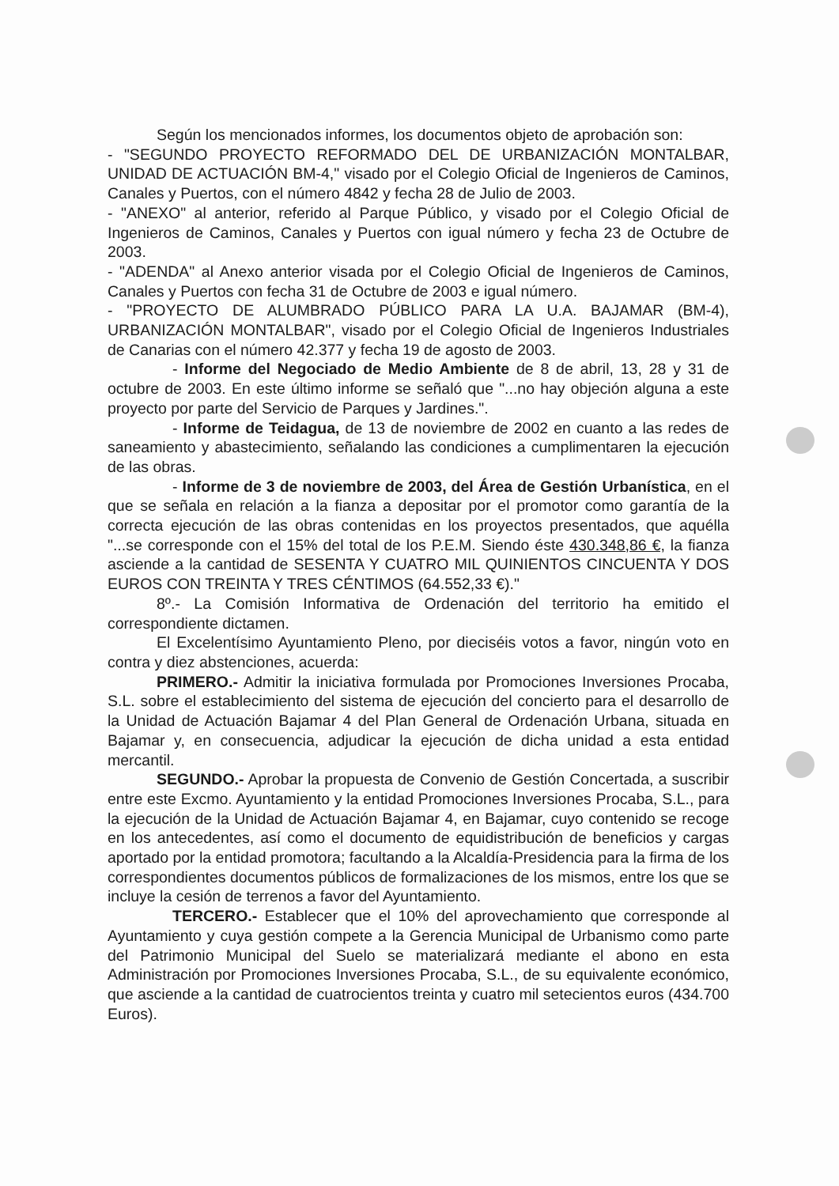Según los mencionados informes, los documentos objeto de aprobación son:
- "SEGUNDO PROYECTO REFORMADO DEL DE URBANIZACIÓN MONTALBAR, UNIDAD DE ACTUACIÓN BM-4," visado por el Colegio Oficial de Ingenieros de Caminos, Canales y Puertos, con el número 4842 y fecha 28 de Julio de 2003.
- "ANEXO" al anterior, referido al Parque Público, y visado por el Colegio Oficial de Ingenieros de Caminos, Canales y Puertos con igual número y fecha 23 de Octubre de 2003.
- "ADENDA" al Anexo anterior visada por el Colegio Oficial de Ingenieros de Caminos, Canales y Puertos con fecha 31 de Octubre de 2003 e igual número.
- "PROYECTO DE ALUMBRADO PÚBLICO PARA LA U.A. BAJAMAR (BM-4), URBANIZACIÓN MONTALBAR", visado por el Colegio Oficial de Ingenieros Industriales de Canarias con el número 42.377 y fecha 19 de agosto de 2003.
- Informe del Negociado de Medio Ambiente de 8 de abril, 13, 28 y 31 de octubre de 2003. En este último informe se señaló que "...no hay objeción alguna a este proyecto por parte del Servicio de Parques y Jardines.".
- Informe de Teidagua, de 13 de noviembre de 2002 en cuanto a las redes de saneamiento y abastecimiento, señalando las condiciones a cumplimentaren la ejecución de las obras.
- Informe de 3 de noviembre de 2003, del Área de Gestión Urbanística, en el que se señala en relación a la fianza a depositar por el promotor como garantía de la correcta ejecución de las obras contenidas en los proyectos presentados, que aquélla "...se corresponde con el 15% del total de los P.E.M. Siendo éste 430.348,86 €, la fianza asciende a la cantidad de SESENTA Y CUATRO MIL QUINIENTOS CINCUENTA Y DOS EUROS CON TREINTA Y TRES CÉNTIMOS (64.552,33 €)."
8º.- La Comisión Informativa de Ordenación del territorio ha emitido el correspondiente dictamen.
El Excelentísimo Ayuntamiento Pleno, por dieciséis votos a favor, ningún voto en contra y diez abstenciones, acuerda:
PRIMERO.- Admitir la iniciativa formulada por Promociones Inversiones Procaba, S.L. sobre el establecimiento del sistema de ejecución del concierto para el desarrollo de la Unidad de Actuación Bajamar 4 del Plan General de Ordenación Urbana, situada en Bajamar y, en consecuencia, adjudicar la ejecución de dicha unidad a esta entidad mercantil.
SEGUNDO.- Aprobar la propuesta de Convenio de Gestión Concertada, a suscribir entre este Excmo. Ayuntamiento y la entidad Promociones Inversiones Procaba, S.L., para la ejecución de la Unidad de Actuación Bajamar 4, en Bajamar, cuyo contenido se recoge en los antecedentes, así como el documento de equidistribución de beneficios y cargas aportado por la entidad promotora; facultando a la Alcaldía-Presidencia para la firma de los correspondientes documentos públicos de formalizaciones de los mismos, entre los que se incluye la cesión de terrenos a favor del Ayuntamiento.
TERCERO.- Establecer que el 10% del aprovechamiento que corresponde al Ayuntamiento y cuya gestión compete a la Gerencia Municipal de Urbanismo como parte del Patrimonio Municipal del Suelo se materializará mediante el abono en esta Administración por Promociones Inversiones Procaba, S.L., de su equivalente económico, que asciende a la cantidad de cuatrocientos treinta y cuatro mil setecientos euros (434.700 Euros).